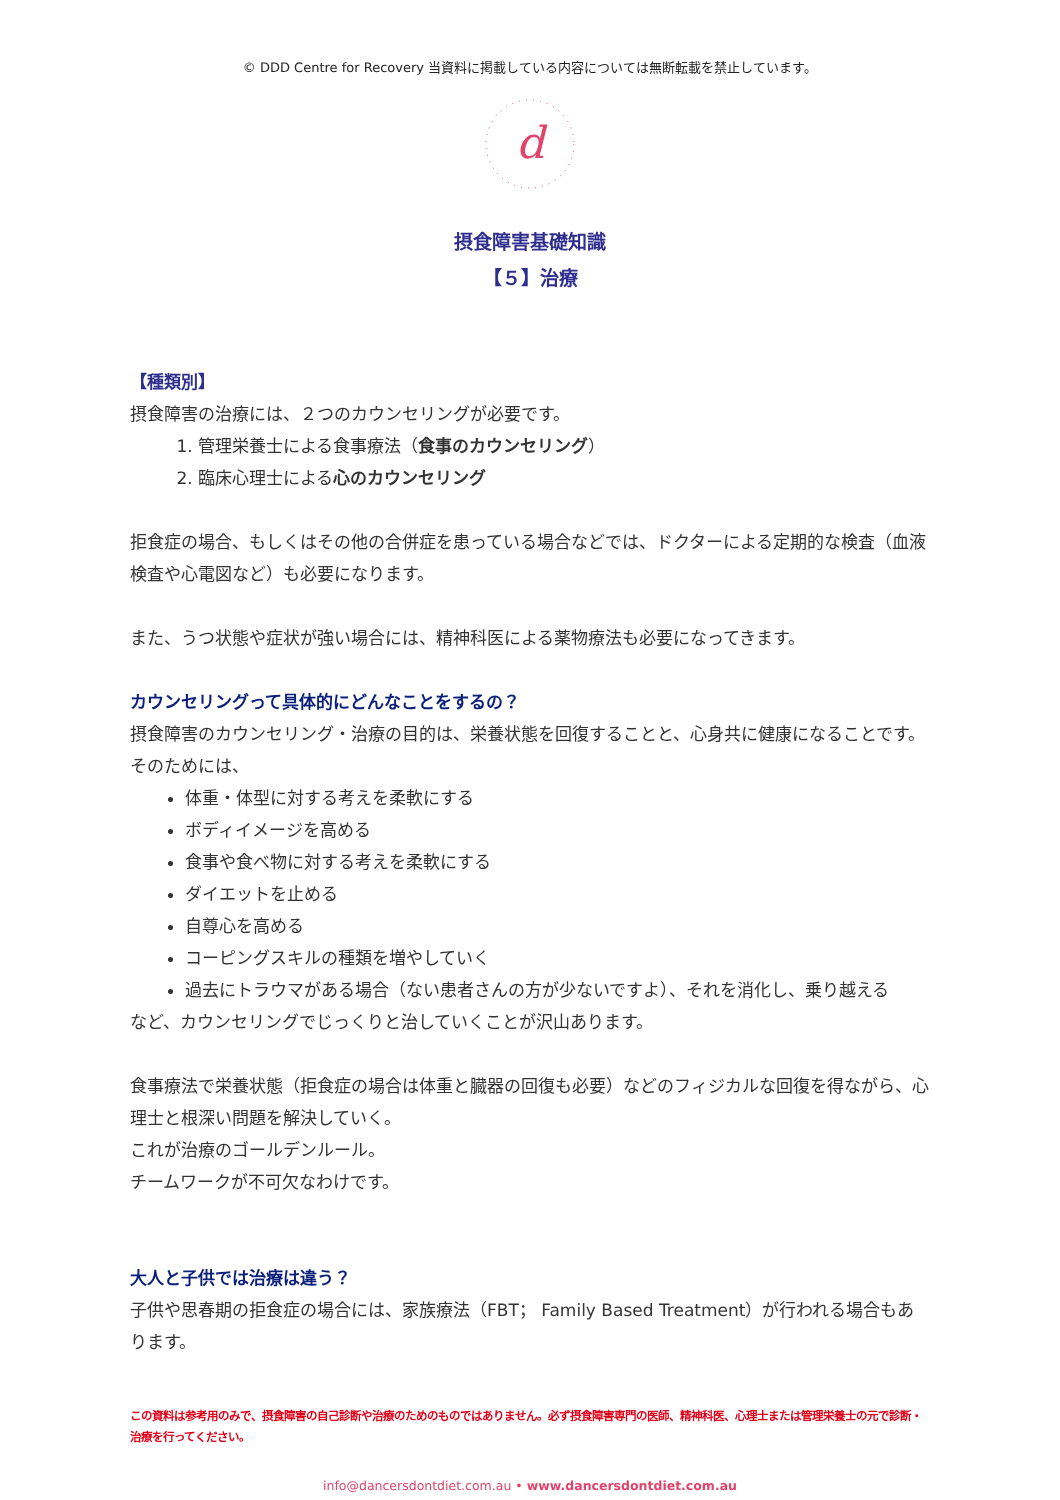© DDD Centre for Recovery 当資料に掲載している内容については無断転載を禁止しています。
d
摂食障害基礎知識
【５】治療
【種類別】
摂食障害の治療には、２つのカウンセリングが必要です。
1. 管理栄養士による食事療法（食事のカウンセリング）
2. 臨床心理士による心のカウンセリング
拒食症の場合、もしくはその他の合併症を患っている場合などでは、ドクターによる定期的な検査（血液検査や心電図など）も必要になります。
また、うつ状態や症状が強い場合には、精神科医による薬物療法も必要になってきます。
カウンセリングって具体的にどんなことをするの？
摂食障害のカウンセリング・治療の目的は、栄養状態を回復することと、心身共に健康になることです。
そのためには、
体重・体型に対する考えを柔軟にする
ボディイメージを高める
食事や食べ物に対する考えを柔軟にする
ダイエットを止める
自尊心を高める
コーピングスキルの種類を増やしていく
過去にトラウマがある場合（ない患者さんの方が少ないですよ）、それを消化し、乗り越える
など、カウンセリングでじっくりと治していくことが沢山あります。
食事療法で栄養状態（拒食症の場合は体重と臓器の回復も必要）などのフィジカルな回復を得ながら、心理士と根深い問題を解決していく。
これが治療のゴールデンルール。
チームワークが不可欠なわけです。
大人と子供では治療は違う？
子供や思春期の拒食症の場合には、家族療法（FBT； Family Based Treatment）が行われる場合もあります。
この資料は参考用のみで、摂食障害の自己診断や治療のためのものではありません。必ず摂食障害専門の医師、精神科医、心理士または管理栄養士の元で診断・治療を行ってください。
info@dancersdontdiet.com.au • www.dancersdontdiet.com.au